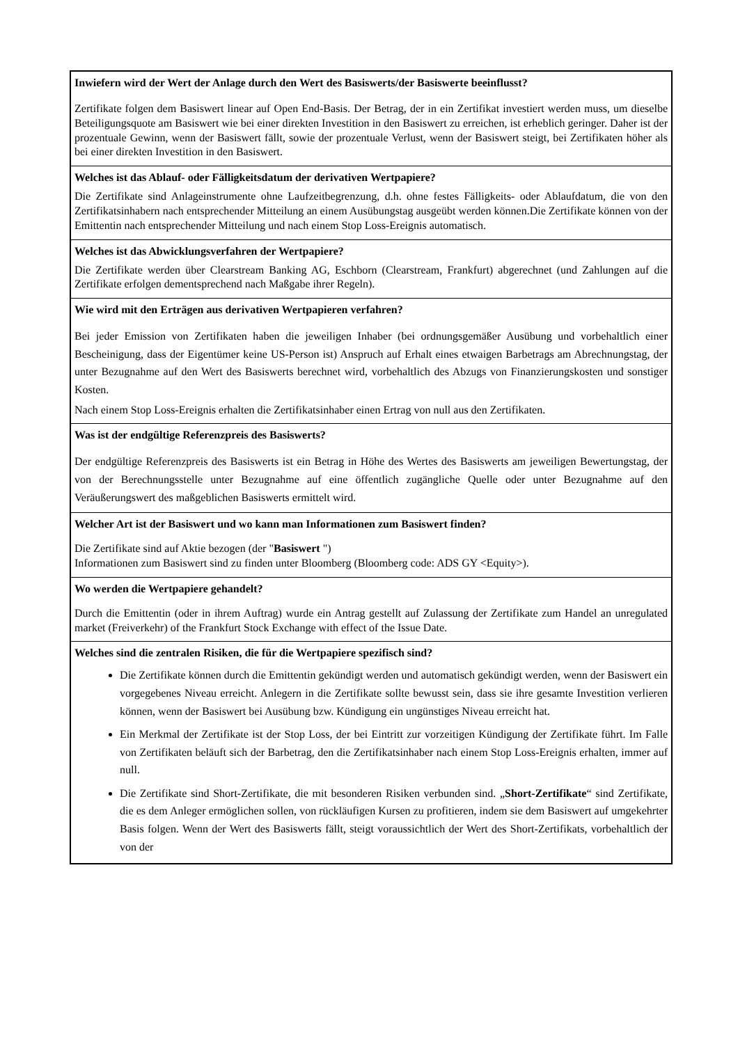Inwiefern wird der Wert der Anlage durch den Wert des Basiswerts/der Basiswerte beeinflusst?
Zertifikate folgen dem Basiswert linear auf Open End-Basis. Der Betrag, der in ein Zertifikat investiert werden muss, um dieselbe Beteiligungsquote am Basiswert wie bei einer direkten Investition in den Basiswert zu erreichen, ist erheblich geringer. Daher ist der prozentuale Gewinn, wenn der Basiswert fällt, sowie der prozentuale Verlust, wenn der Basiswert steigt, bei Zertifikaten höher als bei einer direkten Investition in den Basiswert.
Welches ist das Ablauf- oder Fälligkeitsdatum der derivativen Wertpapiere?
Die Zertifikate sind Anlageinstrumente ohne Laufzeitbegrenzung, d.h. ohne festes Fälligkeits- oder Ablaufdatum, die von den Zertifikatsinhabern nach entsprechender Mitteilung an einem Ausübungstag ausgeübt werden können.Die Zertifikate können von der Emittentin nach entsprechender Mitteilung und nach einem Stop Loss-Ereignis automatisch.
Welches ist das Abwicklungsverfahren der Wertpapiere?
Die Zertifikate werden über Clearstream Banking AG, Eschborn (Clearstream, Frankfurt) abgerechnet (und Zahlungen auf die Zertifikate erfolgen dementsprechend nach Maßgabe ihrer Regeln).
Wie wird mit den Erträgen aus derivativen Wertpapieren verfahren?
Bei jeder Emission von Zertifikaten haben die jeweiligen Inhaber (bei ordnungsgemäßer Ausübung und vorbehaltlich einer Bescheinigung, dass der Eigentümer keine US-Person ist) Anspruch auf Erhalt eines etwaigen Barbetrags am Abrechnungstag, der unter Bezugnahme auf den Wert des Basiswerts berechnet wird, vorbehaltlich des Abzugs von Finanzierungskosten und sonstiger Kosten.
Nach einem Stop Loss-Ereignis erhalten die Zertifikatsinhaber einen Ertrag von null aus den Zertifikaten.
Was ist der endgültige Referenzpreis des Basiswerts?
Der endgültige Referenzpreis des Basiswerts ist ein Betrag in Höhe des Wertes des Basiswerts am jeweiligen Bewertungstag, der von der Berechnungsstelle unter Bezugnahme auf eine öffentlich zugängliche Quelle oder unter Bezugnahme auf den Veräußerungswert des maßgeblichen Basiswerts ermittelt wird.
Welcher Art ist der Basiswert und wo kann man Informationen zum Basiswert finden?
Die Zertifikate sind auf Aktie bezogen (der "Basiswert ")
Informationen zum Basiswert sind zu finden unter Bloomberg (Bloomberg code: ADS GY <Equity>).
Wo werden die Wertpapiere gehandelt?
Durch die Emittentin (oder in ihrem Auftrag) wurde ein Antrag gestellt auf Zulassung der Zertifikate zum Handel an unregulated market (Freiverkehr) of the Frankfurt Stock Exchange with effect of the Issue Date.
Welches sind die zentralen Risiken, die für die Wertpapiere spezifisch sind?
Die Zertifikate können durch die Emittentin gekündigt werden und automatisch gekündigt werden, wenn der Basiswert ein vorgegebenes Niveau erreicht. Anlegern in die Zertifikate sollte bewusst sein, dass sie ihre gesamte Investition verlieren können, wenn der Basiswert bei Ausübung bzw. Kündigung ein ungünstiges Niveau erreicht hat.
Ein Merkmal der Zertifikate ist der Stop Loss, der bei Eintritt zur vorzeitigen Kündigung der Zertifikate führt. Im Falle von Zertifikaten beläuft sich der Barbetrag, den die Zertifikatsinhaber nach einem Stop Loss-Ereignis erhalten, immer auf null.
Die Zertifikate sind Short-Zertifikate, die mit besonderen Risiken verbunden sind. „Short-Zertifikate“ sind Zertifikate, die es dem Anleger ermöglichen sollen, von rückläufigen Kursen zu profitieren, indem sie dem Basiswert auf umgekehrter Basis folgen. Wenn der Wert des Basiswerts fällt, steigt voraussichtlich der Wert des Short-Zertifikats, vorbehaltlich der von der